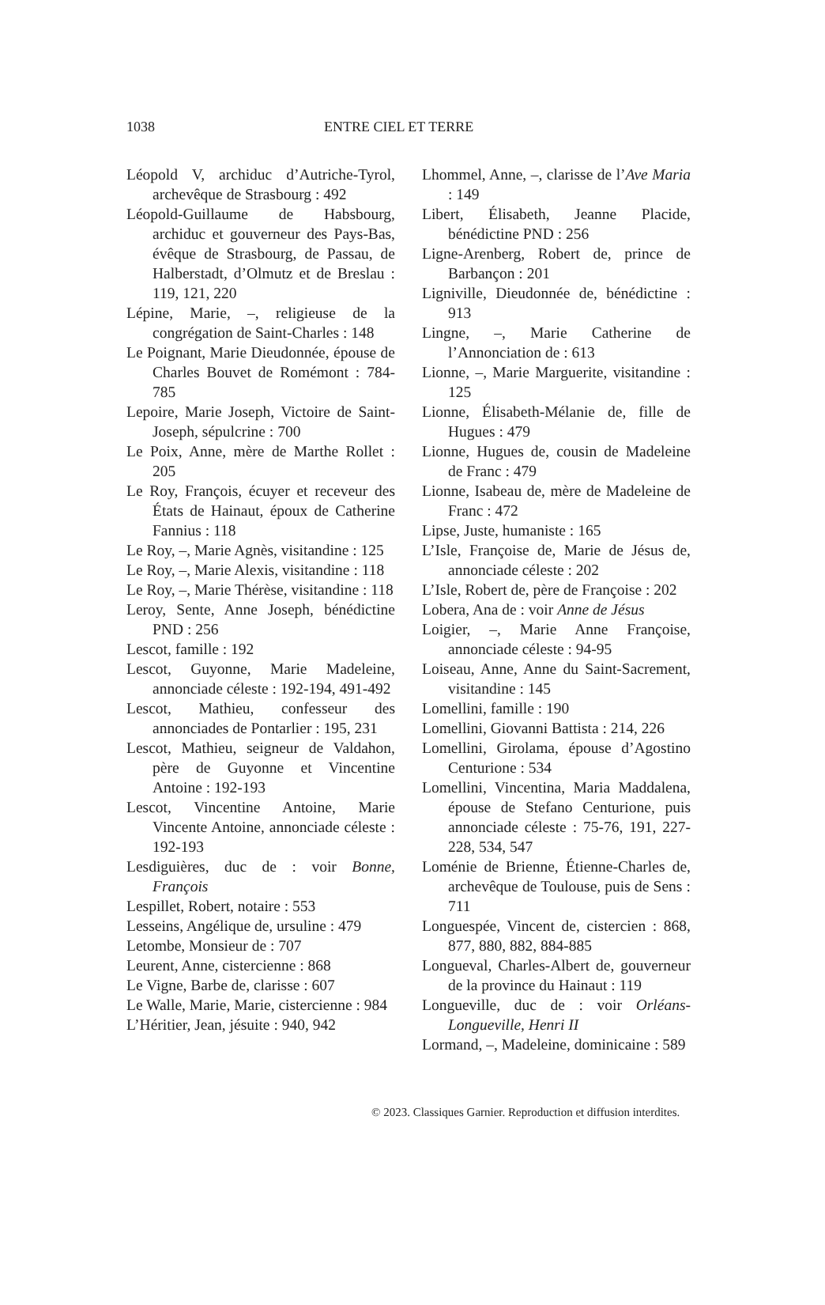1038 ENTRE CIEL ET TERRE
Léopold V, archiduc d’Autriche-Tyrol, archevêque de Strasbourg : 492
Léopold-Guillaume de Habsbourg, archiduc et gouverneur des Pays-Bas, évêque de Strasbourg, de Passau, de Halberstadt, d’Olmutz et de Breslau : 119, 121, 220
Lépine, Marie, –, religieuse de la congrégation de Saint-Charles : 148
Le Poignant, Marie Dieudonnée, épouse de Charles Bouvet de Romémont : 784-785
Lepoire, Marie Joseph, Victoire de Saint-Joseph, sépulcrine : 700
Le Poix, Anne, mère de Marthe Rollet : 205
Le Roy, François, écuyer et receveur des États de Hainaut, époux de Catherine Fannius : 118
Le Roy, –, Marie Agnès, visitandine : 125
Le Roy, –, Marie Alexis, visitandine : 118
Le Roy, –, Marie Thérèse, visitandine : 118
Leroy, Sente, Anne Joseph, bénédictine PND : 256
Lescot, famille : 192
Lescot, Guyonne, Marie Madeleine, annonciade céleste : 192-194, 491-492
Lescot, Mathieu, confesseur des annonciades de Pontarlier : 195, 231
Lescot, Mathieu, seigneur de Valdahon, père de Guyonne et Vincentine Antoine : 192-193
Lescot, Vincentine Antoine, Marie Vincente Antoine, annonciade céleste : 192-193
Lesdiguières, duc de : voir Bonne, François
Lespillet, Robert, notaire : 553
Lesseins, Angélique de, ursuline : 479
Letombe, Monsieur de : 707
Leurent, Anne, cistercienne : 868
Le Vigne, Barbe de, clarisse : 607
Le Walle, Marie, Marie, cistercienne : 984
L’Héritier, Jean, jésuite : 940, 942
Lhommel, Anne, –, clarisse de l’Ave Maria : 149
Libert, Élisabeth, Jeanne Placide, bénédictine PND : 256
Ligne-Arenberg, Robert de, prince de Barbançon : 201
Ligniville, Dieudonnée de, bénédictine : 913
Lingne, –, Marie Catherine de l’Annonciation de : 613
Lionne, –, Marie Marguerite, visitandine : 125
Lionne, Élisabeth-Mélanie de, fille de Hugues : 479
Lionne, Hugues de, cousin de Madeleine de Franc : 479
Lionne, Isabeau de, mère de Madeleine de Franc : 472
Lipse, Juste, humaniste : 165
L’Isle, Françoise de, Marie de Jésus de, annonciade céleste : 202
L’Isle, Robert de, père de Françoise : 202
Lobera, Ana de : voir Anne de Jésus
Loigier, –, Marie Anne Françoise, annonciade céleste : 94-95
Loiseau, Anne, Anne du Saint-Sacrement, visitandine : 145
Lomellini, famille : 190
Lomellini, Giovanni Battista : 214, 226
Lomellini, Girolama, épouse d’Agostino Centurione : 534
Lomellini, Vincentina, Maria Maddalena, épouse de Stefano Centurione, puis annonciade céleste : 75-76, 191, 227-228, 534, 547
Loménie de Brienne, Étienne-Charles de, archevêque de Toulouse, puis de Sens : 711
Longuespée, Vincent de, cistercien : 868, 877, 880, 882, 884-885
Longueval, Charles-Albert de, gouverneur de la province du Hainaut : 119
Longueville, duc de : voir Orléans-Longueville, Henri II
Lormand, –, Madeleine, dominicaine : 589
© 2023. Classiques Garnier. Reproduction et diffusion interdites.